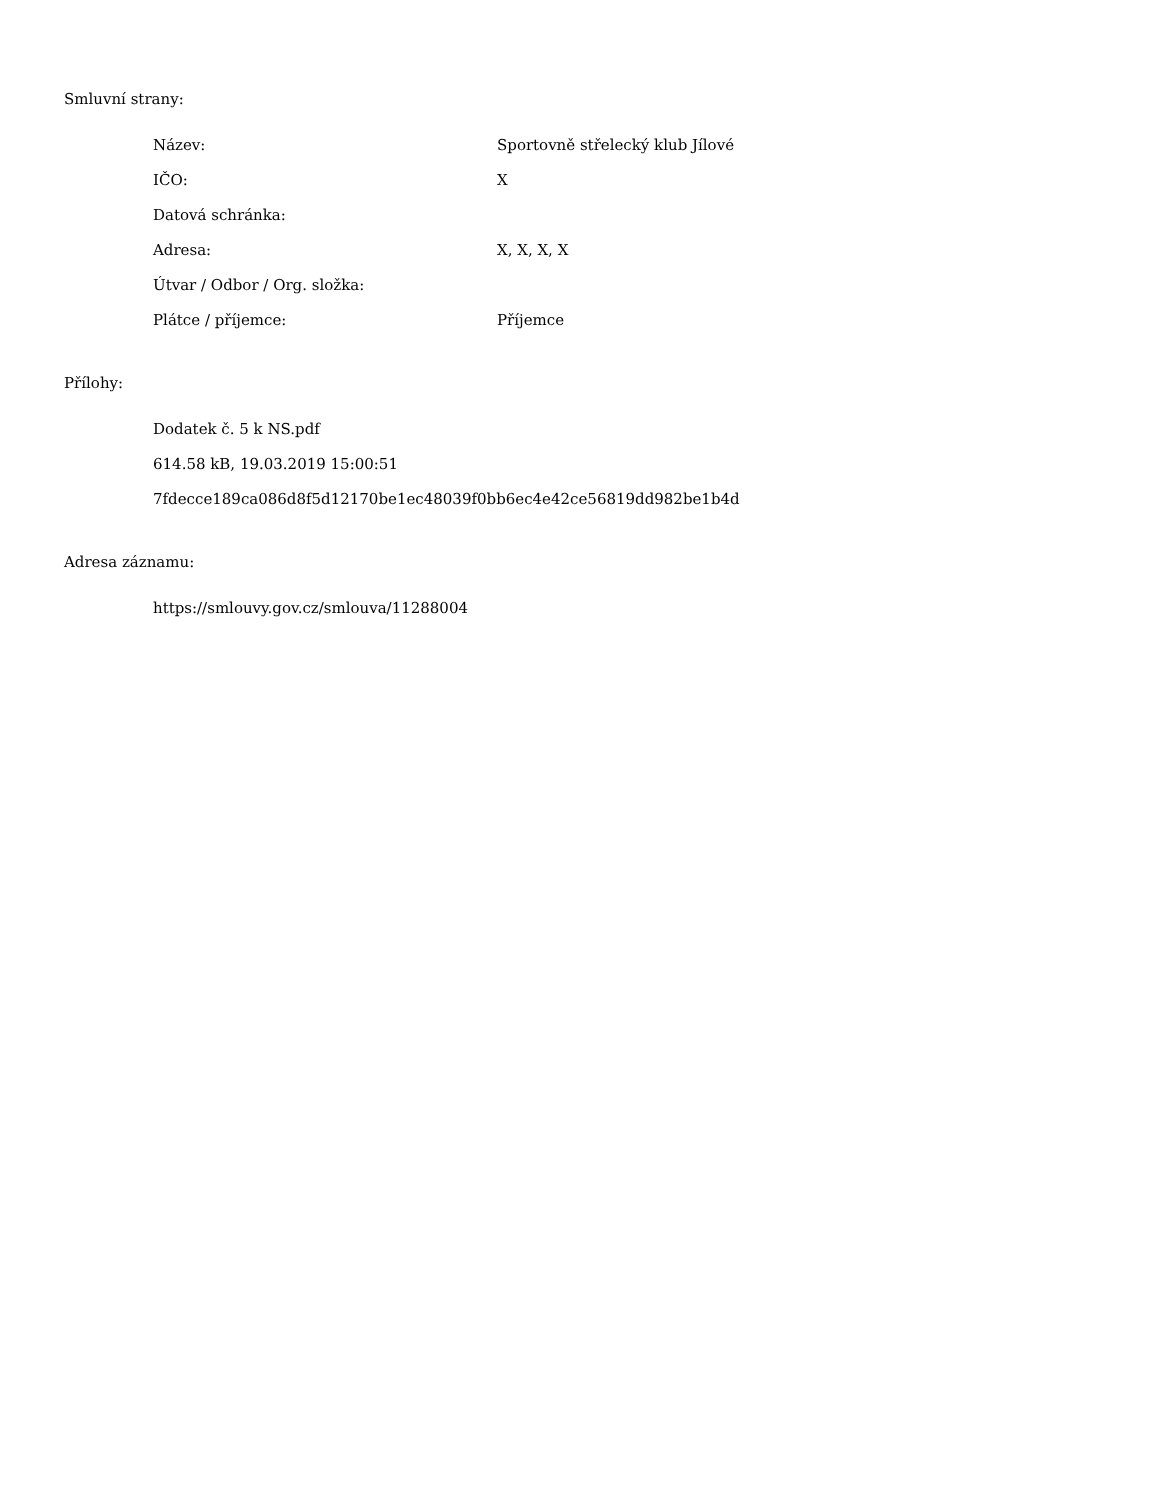Smluvní strany:
| Název: | Sportovně střelecký klub Jílové |
| IČO: | X |
| Datová schránka: | |
| Adresa: | X, X, X, X |
| Útvar / Odbor / Org. složka: | |
| Plátce / příjemce: | Příjemce |
Přílohy:
Dodatek č. 5 k NS.pdf
614.58 kB, 19.03.2019 15:00:51
7fdecce189ca086d8f5d12170be1ec48039f0bb6ec4e42ce56819dd982be1b4d
Adresa záznamu:
https://smlouvy.gov.cz/smlouva/11288004